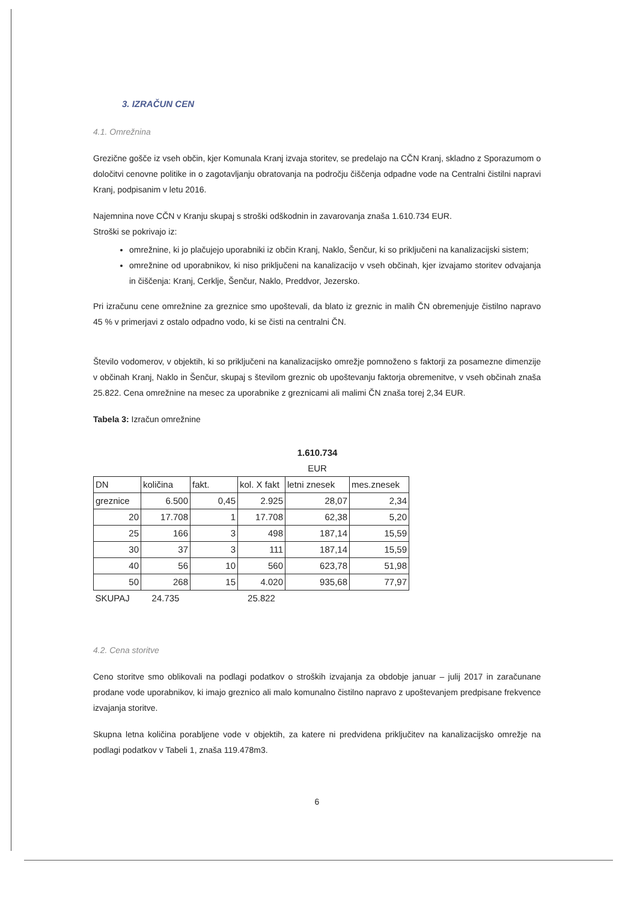3. IZRAČUN CEN
4.1. Omrežnina
Grezične gošče iz vseh občin, kjer Komunala Kranj izvaja storitev, se predelajo na CČN Kranj, skladno z Sporazumom o določitvi cenovne politike in o zagotavljanju obratovanja na področju čiščenja odpadne vode na Centralni čistilni napravi Kranj, podpisanim v letu 2016.
Najemnina nove CČN v Kranju skupaj s stroški odškodnin in zavarovanja znaša 1.610.734 EUR.
Stroški se pokrivajo iz:
omrežnine, ki jo plačujejo uporabniki iz občin Kranj, Naklo, Šenčur, ki so priključeni na kanalizacijski sistem;
omrežnine od uporabnikov, ki niso priključeni na kanalizacijo v vseh občinah, kjer izvajamo storitev odvajanja in čiščenja: Kranj, Cerklje, Šenčur, Naklo, Preddvor, Jezersko.
Pri izračunu cene omrežnine za greznice smo upoštevali, da blato iz greznic in malih ČN obremenjuje čistilno napravo 45 % v primerjavi z ostalo odpadno vodo, ki se čisti na centralni ČN.
Število vodomerov, v objektih, ki so priključeni na kanalizacijsko omrežje pomnoženo s faktorji za posamezne dimenzije v občinah Kranj, Naklo in Šenčur, skupaj s številom greznic ob upoštevanju faktorja obremenitve, v vseh občinah znaša 25.822. Cena omrežnine na mesec za uporabnike z greznicami ali malimi ČN znaša torej 2,34 EUR.
Tabela 3: Izračun omrežnine
| | | | | 1.610.734 EUR | |
| DN | količina | fakt. | kol. X fakt | letni znesek | mes.znesek |
| greznice | 6.500 | 0,45 | 2.925 | 28,07 | 2,34 |
| 20 | 17.708 | 1 | 17.708 | 62,38 | 5,20 |
| 25 | 166 | 3 | 498 | 187,14 | 15,59 |
| 30 | 37 | 3 | 111 | 187,14 | 15,59 |
| 40 | 56 | 10 | 560 | 623,78 | 51,98 |
| 50 | 268 | 15 | 4.020 | 935,68 | 77,97 |
| SKUPAJ | 24.735 | | 25.822 | | |
4.2. Cena storitve
Ceno storitve smo oblikovali na podlagi podatkov o stroških izvajanja za obdobje januar – julij 2017 in zaračunane prodane vode uporabnikov, ki imajo greznico ali malo komunalno čistilno napravo z upoštevanjem predpisane frekvence izvajanja storitve.
Skupna letna količina porabljene vode v objektih, za katere ni predvidena priključitev na kanalizacijsko omrežje na podlagi podatkov v Tabeli 1, znaša 119.478m3.
6